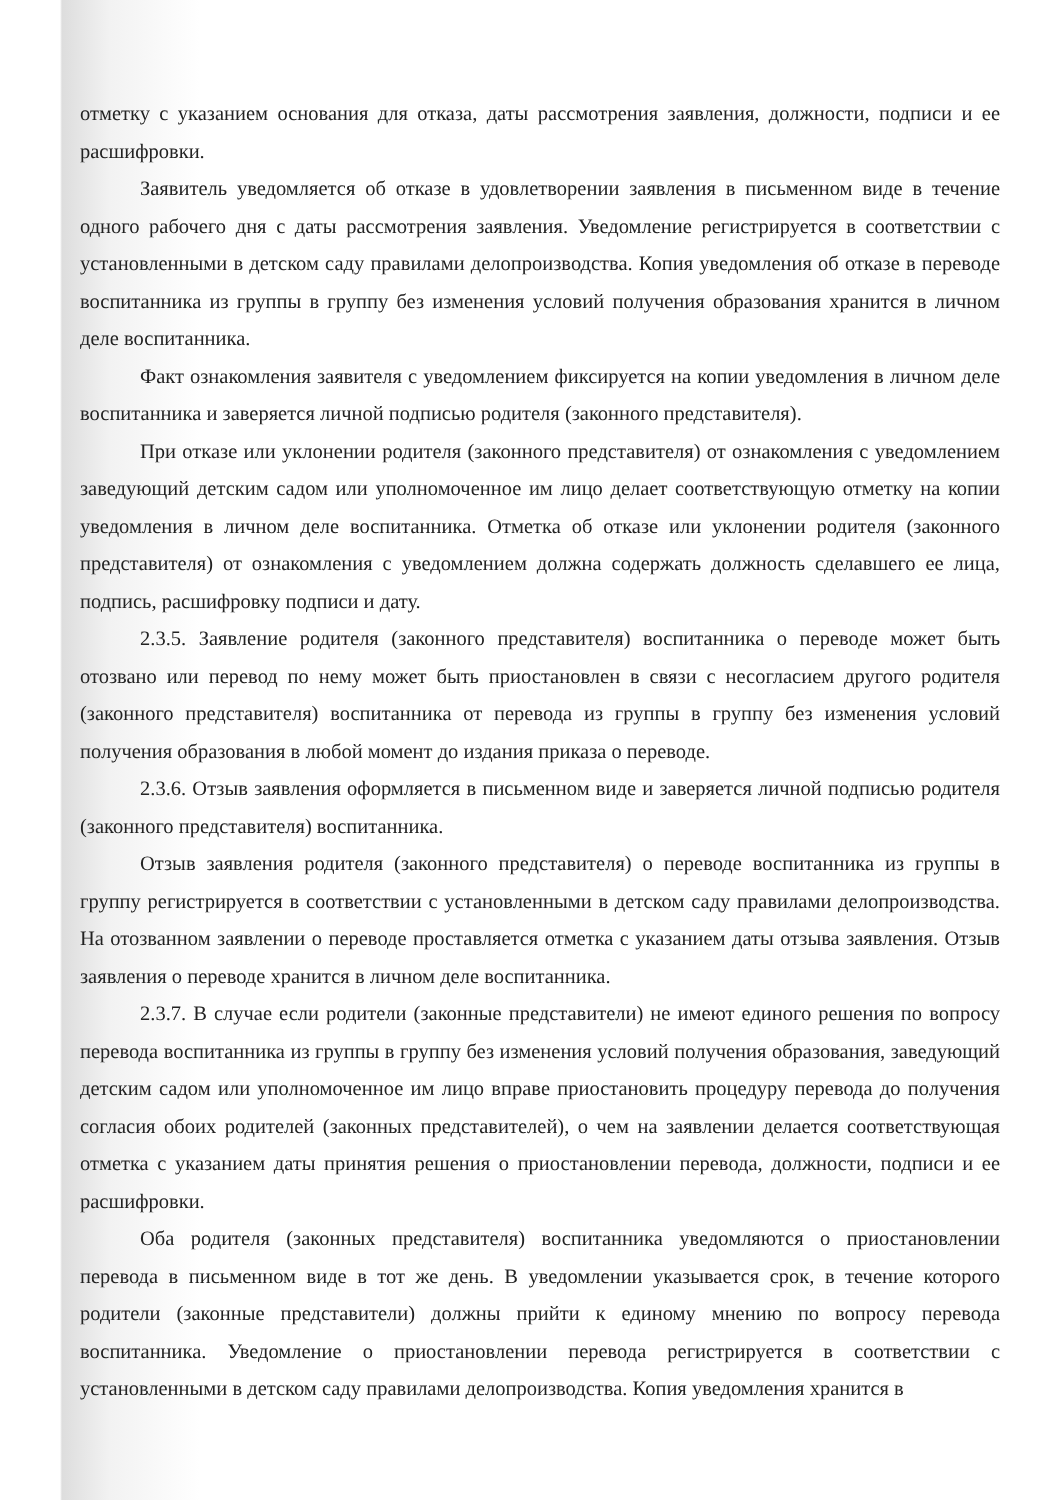отметку с указанием основания для отказа, даты рассмотрения заявления, должности, подписи и ее расшифровки.
Заявитель уведомляется об отказе в удовлетворении заявления в письменном виде в течение одного рабочего дня с даты рассмотрения заявления. Уведомление регистрируется в соответствии с установленными в детском саду правилами делопроизводства. Копия уведомления об отказе в переводе воспитанника из группы в группу без изменения условий получения образования хранится в личном деле воспитанника.
Факт ознакомления заявителя с уведомлением фиксируется на копии уведомления в личном деле воспитанника и заверяется личной подписью родителя (законного представителя).
При отказе или уклонении родителя (законного представителя) от ознакомления с уведомлением заведующий детским садом или уполномоченное им лицо делает соответствующую отметку на копии уведомления в личном деле воспитанника. Отметка об отказе или уклонении родителя (законного представителя) от ознакомления с уведомлением должна содержать должность сделавшего ее лица, подпись, расшифровку подписи и дату.
2.3.5. Заявление родителя (законного представителя) воспитанника о переводе может быть отозвано или перевод по нему может быть приостановлен в связи с несогласием другого родителя (законного представителя) воспитанника от перевода из группы в группу без изменения условий получения образования в любой момент до издания приказа о переводе.
2.3.6. Отзыв заявления оформляется в письменном виде и заверяется личной подписью родителя (законного представителя) воспитанника.
Отзыв заявления родителя (законного представителя) о переводе воспитанника из группы в группу регистрируется в соответствии с установленными в детском саду правилами делопроизводства. На отозванном заявлении о переводе проставляется отметка с указанием даты отзыва заявления. Отзыв заявления о переводе хранится в личном деле воспитанника.
2.3.7. В случае если родители (законные представители) не имеют единого решения по вопросу перевода воспитанника из группы в группу без изменения условий получения образования, заведующий детским садом или уполномоченное им лицо вправе приостановить процедуру перевода до получения согласия обоих родителей (законных представителей), о чем на заявлении делается соответствующая отметка с указанием даты принятия решения о приостановлении перевода, должности, подписи и ее расшифровки.
Оба родителя (законных представителя) воспитанника уведомляются о приостановлении перевода в письменном виде в тот же день. В уведомлении указывается срок, в течение которого родители (законные представители) должны прийти к единому мнению по вопросу перевода воспитанника. Уведомление о приостановлении перевода регистрируется в соответствии с установленными в детском саду правилами делопроизводства. Копия уведомления хранится в